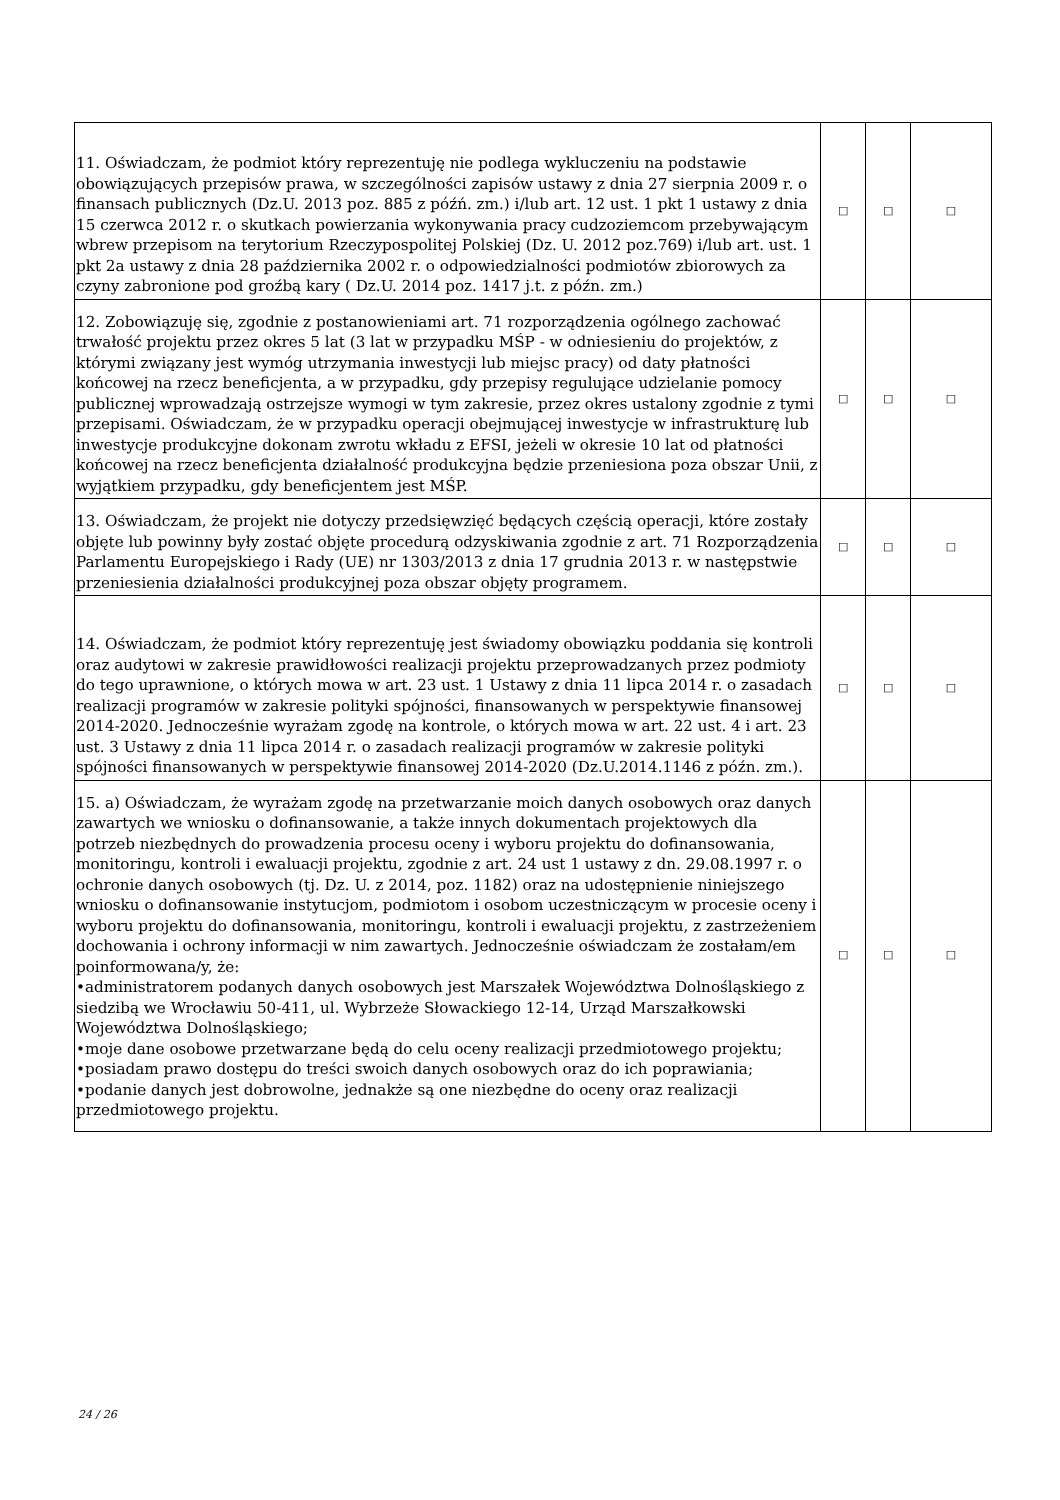| 11. Oświadczam, że podmiot który reprezentuję nie podlega wykluczeniu na podstawie obowiązujących przepisów prawa, w szczególności zapisów ustawy z dnia 27 sierpnia 2009 r. o finansach publicznych (Dz.U. 2013 poz. 885 z późń. zm.) i/lub art. 12 ust. 1 pkt 1 ustawy z dnia 15 czerwca 2012 r. o skutkach powierzania wykonywania pracy cudzoziemcom przebywającym wbrew przepisom na terytorium Rzeczypospolitej Polskiej (Dz. U. 2012 poz.769) i/lub art. ust. 1 pkt 2a ustawy z dnia 28 października 2002 r. o odpowiedzialności podmiotów zbiorowych za czyny zabronione pod groźbą kary ( Dz.U. 2014 poz. 1417 j.t. z późn. zm.) | □ | □ | □ |
| 12. Zobowiązuję się, zgodnie z postanowieniami art. 71 rozporządzenia ogólnego zachować trwałość projektu przez okres 5 lat (3 lat w przypadku MŚP - w odniesieniu do projektów, z którymi związany jest wymóg utrzymania inwestycji lub miejsc pracy) od daty płatności końcowej na rzecz beneficjenta, a w przypadku, gdy przepisy regulujące udzielanie pomocy publicznej wprowadzają ostrzejsze wymogi w tym zakresie, przez okres ustalony zgodnie z tymi przepisami. Oświadczam, że w przypadku operacji obejmującej inwestycje w infrastrukturę lub inwestycje produkcyjne dokonam zwrotu wkładu z EFSI, jeżeli w okresie 10 lat od płatności końcowej na rzecz beneficjenta działalność produkcyjna będzie przeniesiona poza obszar Unii, z wyjątkiem przypadku, gdy beneficjentem jest MŚP. | □ | □ | □ |
| 13. Oświadczam, że projekt nie dotyczy przedsięwzięć będących częścią operacji, które zostały objęte lub powinny były zostać objęte procedurą odzyskiwania zgodnie z art. 71 Rozporządzenia Parlamentu Europejskiego i Rady (UE) nr 1303/2013 z dnia 17 grudnia 2013 r. w następstwie przeniesienia działalności produkcyjnej poza obszar objęty programem. | □ | □ | □ |
| 14. Oświadczam, że podmiot który reprezentuję jest świadomy obowiązku poddania się kontroli oraz audytowi w zakresie prawidłowości realizacji projektu przeprowadzanych przez podmioty do tego uprawnione, o których mowa w art. 23 ust. 1 Ustawy z dnia 11 lipca 2014 r. o zasadach realizacji programów w zakresie polityki spójności, finansowanych w perspektywie finansowej 2014-2020. Jednocześnie wyrażam zgodę na kontrole, o których mowa w art. 22 ust. 4 i art. 23 ust. 3 Ustawy z dnia 11 lipca 2014 r. o zasadach realizacji programów w zakresie polityki spójności finansowanych w perspektywie finansowej 2014-2020 (Dz.U.2014.1146 z późn. zm.). | □ | □ | □ |
| 15. a) Oświadczam, że wyrażam zgodę na przetwarzanie moich danych osobowych oraz danych zawartych we wniosku o dofinansowanie, a także innych dokumentach projektowych dla potrzeb niezbędnych do prowadzenia procesu oceny i wyboru projektu do dofinansowania, monitoringu, kontroli i ewaluacji projektu, zgodnie z art. 24 ust 1 ustawy z dn. 29.08.1997 r. o ochronie danych osobowych (tj. Dz. U. z 2014, poz. 1182) oraz na udostępnienie niniejszego wniosku o dofinansowanie instytucjom, podmiotom i osobom uczestniczącym w procesie oceny i wyboru projektu do dofinansowania, monitoringu, kontroli i ewaluacji projektu, z zastrzeżeniem dochowania i ochrony informacji w nim zawartych. Jednocześnie oświadczam że zostałam/em poinformowana/y, że: •administratorem podanych danych osobowych jest Marszałek Województwa Dolnośląskiego z siedzibą we Wrocławiu 50-411, ul. Wybrzeże Słowackiego 12-14, Urząd Marszałkowski Województwa Dolnośląskiego; •moje dane osobowe przetwarzane będą do celu oceny realizacji przedmiotowego projektu; •posiadam prawo dostępu do treści swoich danych osobowych oraz do ich poprawiania; •podanie danych jest dobrowolne, jednakże są one niezbędne do oceny oraz realizacji przedmiotowego projektu. | □ | □ | □ |
24 / 26